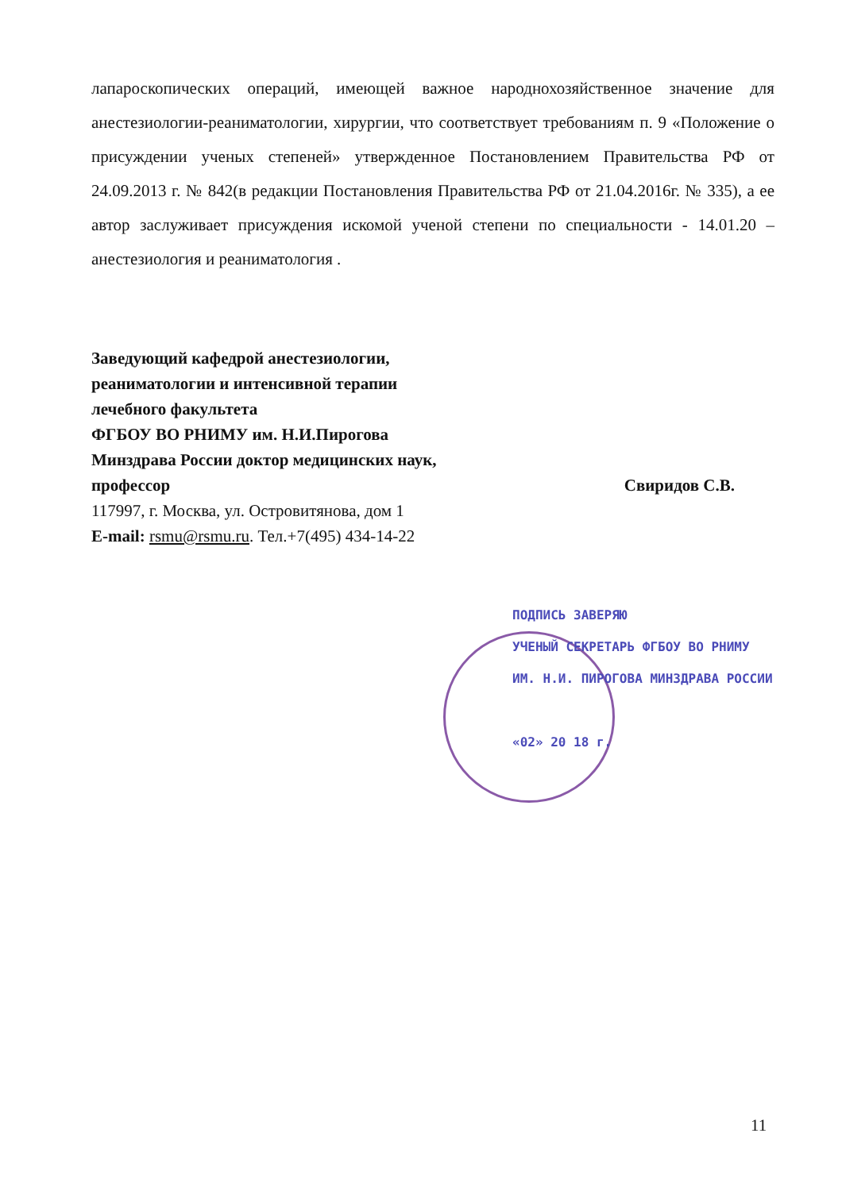лапароскопических операций, имеющей важное народнохозяйственное значение для анестезиологии-реаниматологии, хирургии, что соответствует требованиям п. 9 «Положение о присуждении ученых степеней» утвержденное Постановлением Правительства РФ от 24.09.2013 г. № 842(в редакции Постановления Правительства РФ от 21.04.2016г. № 335), а ее автор заслуживает присуждения искомой ученой степени по специальности - 14.01.20 – анестезиология и реаниматология .
Заведующий кафедрой анестезиологии,
реаниматологии и интенсивной терапии
лечебного факультета
ФГБОУ ВО РНИМУ им. Н.И.Пирогова
Минздрава России доктор медицинских наук,
профессор Свиридов С.В.
117997, г. Москва, ул. Островитянова, дом 1
E-mail: rsmu@rsmu.ru. Тел.+7(495) 434-14-22
ПОДПИСЬ ЗАВЕРЯЮ
УЧЕНЫЙ СЕКРЕТАРЬ ФГБОУ ВО РНИМУ
ИМ. Н.И. ПИРОГОВА МИНЗДРАВА РОССИИ
«02» 20 18 г.
11